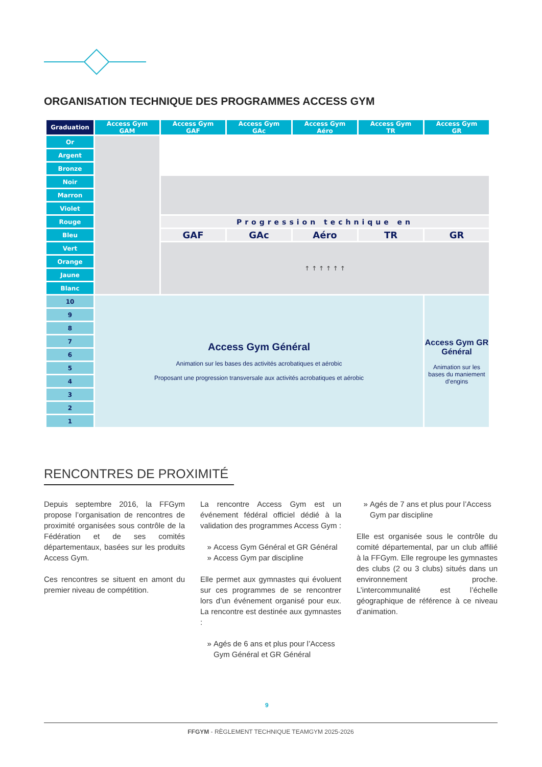ORGANISATION TECHNIQUE DES PROGRAMMES ACCESS GYM
| Graduation | Access Gym GAM | Access Gym GAF | Access Gym GAc | Access Gym Aéro | Access Gym TR | Access Gym GR |
| --- | --- | --- | --- | --- | --- | --- |
| Or | | | | | | |
| Argent | | | | | | |
| Bronze | | | | | | |
| Noir | | | | | | |
| Marron | | | | | | |
| Violet | | | | | | |
| Rouge | | Progression technique en | | | | |
| Bleu | | GAF | GAc | Aéro | TR | GR |
| Vert | | ↑ ↑ ↑ ↑ ↑ ↑ | | | | |
| Orange | | | | | | |
| Jaune | | | | | | |
| Blanc | | | | | | |
| 10 | Access Gym Général Animation sur les bases des activités acrobatiques et aérobic Proposant une progression transversale aux activités acrobatiques et aérobic | | | | | Access Gym GR Général Animation sur les bases du maniement d’engins |
| 9 | | | | | | |
| 8 | | | | | | |
| 7 | | | | | | |
| 6 | | | | | | |
| 5 | | | | | | |
| 4 | | | | | | |
| 3 | | | | | | |
| 2 | | | | | | |
| 1 | | | | | | |
RENCONTRES DE PROXIMITÉ
Depuis septembre 2016, la FFGym propose l’organisation de rencontres de proximité organisées sous contrôle de la Fédération et de ses comités départementaux, basées sur les produits Access Gym.
Ces rencontres se situent en amont du premier niveau de compétition.
La rencontre Access Gym est un événement fédéral officiel dédié à la validation des programmes Access Gym :
Access Gym Général et GR Général
Access Gym par discipline
Elle permet aux gymnastes qui évoluent sur ces programmes de se rencontrer lors d’un événement organisé pour eux. La rencontre est destinée aux gymnastes :
Agés de 6 ans et plus pour l’Access Gym Général et GR Général
Agés de 7 ans et plus pour l’Access Gym par discipline
Elle est organisée sous le contrôle du comité départemental, par un club affilié à la FFGym. Elle regroupe les gymnastes des clubs (2 ou 3 clubs) situés dans un environnement proche. L’intercommunalité est l’échelle géographique de référence à ce niveau d’animation.
9
FFGYM - RÈGLEMENT TECHNIQUE TEAMGYM 2025-2026